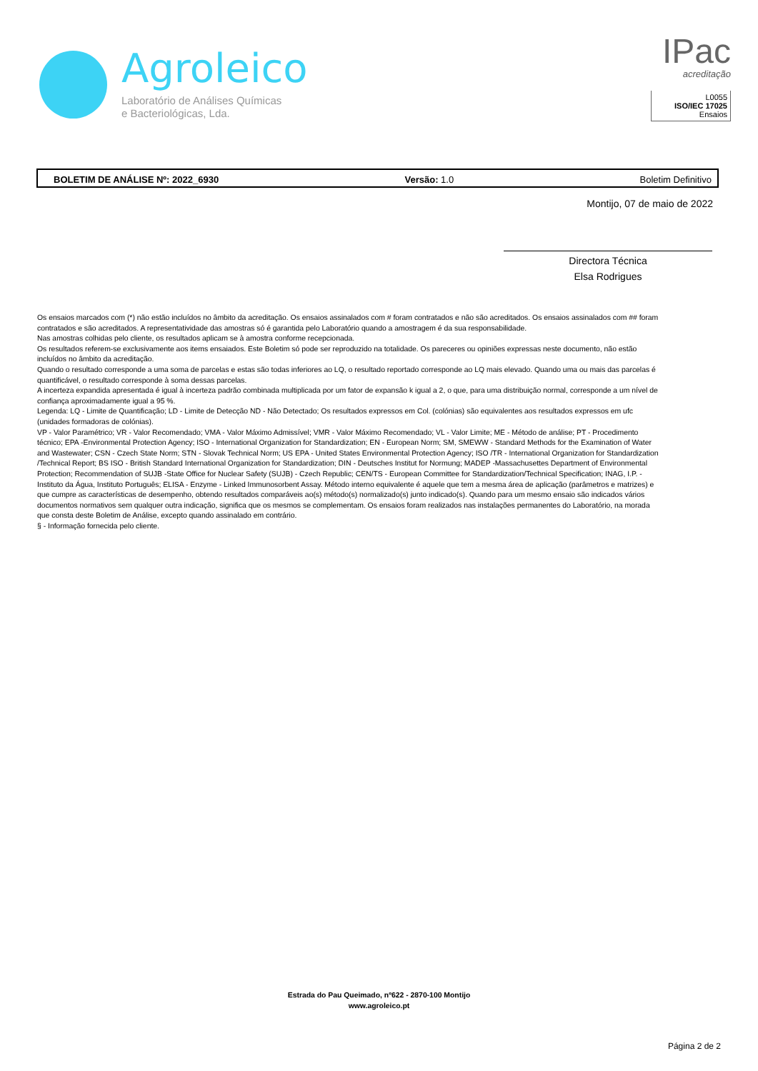Agroleico
Laboratório de Análises Químicas
e Bacteriológicas, Lda.
IPac
acreditação
L0055
ISO/IEC 17025
Ensaios
BOLETIM DE ANÁLISE Nº: 2022_6930 Versão: 1.0 Boletim Definitivo
Montijo, 07 de maio de 2022
Directora Técnica
Elsa Rodrigues
Os ensaios marcados com (*) não estão incluídos no âmbito da acreditação. Os ensaios assinalados com # foram contratados e não são acreditados. Os ensaios assinalados com ## foram contratados e são acreditados. A representatividade das amostras só é garantida pelo Laboratório quando a amostragem é da sua responsabilidade.
Nas amostras colhidas pelo cliente, os resultados aplicam se à amostra conforme recepcionada.
Os resultados referem-se exclusivamente aos items ensaiados. Este Boletim só pode ser reproduzido na totalidade. Os pareceres ou opiniões expressas neste documento, não estão incluídos no âmbito da acreditação.
Quando o resultado corresponde a uma soma de parcelas e estas são todas inferiores ao LQ, o resultado reportado corresponde ao LQ mais elevado. Quando uma ou mais das parcelas é quantificável, o resultado corresponde à soma dessas parcelas.
A incerteza expandida apresentada é igual à incerteza padrão combinada multiplicada por um fator de expansão k igual a 2, o que, para uma distribuição normal, corresponde a um nível de confiança aproximadamente igual a 95 %.
Legenda: LQ - Limite de Quantificação; LD - Limite de Detecção ND - Não Detectado; Os resultados expressos em Col. (colónias) são equivalentes aos resultados expressos em ufc (unidades formadoras de colónias).
VP - Valor Paramétrico; VR - Valor Recomendado; VMA - Valor Máximo Admissível; VMR - Valor Máximo Recomendado; VL - Valor Limite; ME - Método de análise; PT - Procedimento técnico; EPA -Environmental Protection Agency; ISO - International Organization for Standardization; EN - European Norm; SM, SMEWW - Standard Methods for the Examination of Water and Wastewater; CSN - Czech State Norm; STN - Slovak Technical Norm; US EPA - United States Environmental Protection Agency; ISO /TR - International Organization for Standardization /Technical Report; BS ISO - British Standard International Organization for Standardization; DIN - Deutsches Institut for Normung; MADEP -Massachusettes Department of Environmental Protection; Recommendation of SUJB -State Office for Nuclear Safety (SUJB) - Czech Republic; CEN/TS - European Committee for Standardization/Technical Specification; INAG, I.P. - Instituto da Água, Instituto Português; ELISA - Enzyme - Linked Immunosorbent Assay. Método interno equivalente é aquele que tem a mesma área de aplicação (parâmetros e matrizes) e que cumpre as características de desempenho, obtendo resultados comparáveis ao(s) método(s) normalizado(s) junto indicado(s). Quando para um mesmo ensaio são indicados vários documentos normativos sem qualquer outra indicação, significa que os mesmos se complementam. Os ensaios foram realizados nas instalações permanentes do Laboratório, na morada que consta deste Boletim de Análise, excepto quando assinalado em contrário.
§ - Informação fornecida pelo cliente.
Estrada do Pau Queimado, nº622 - 2870-100 Montijo
www.agroleico.pt
Página 2 de 2